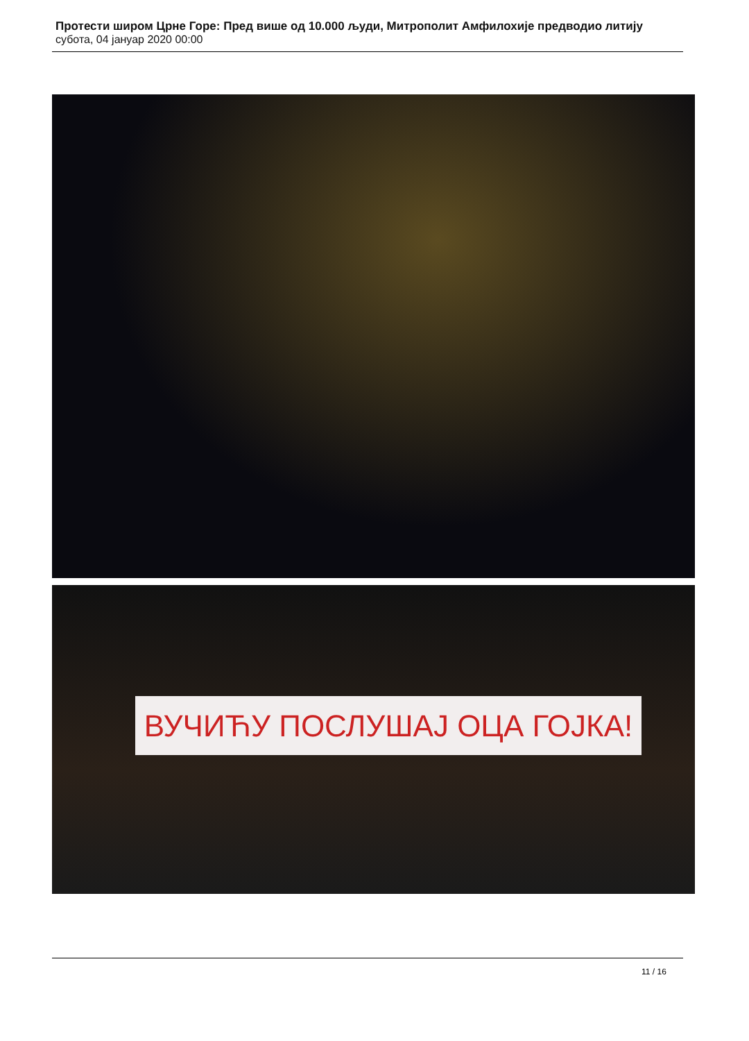Протести широм Црне Горе: Пред више од 10.000 људи, Митрополит Амфилохије предводио литију
субота, 04 јануар 2020 00:00
ВУЧИЋУ ПОСЛУШАЈ ОЦА ГОЈКА!
11 / 16